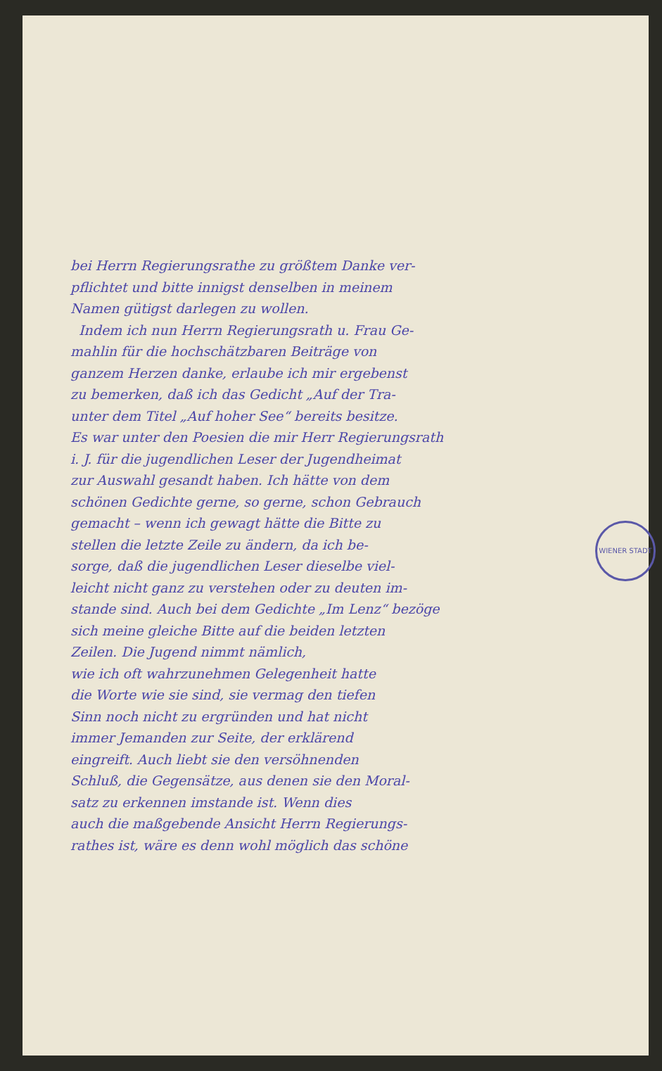WIENER STADT
bei Herrn Regierungsrathe zu größtem Danke ver-
pflichtet und bitte innigst denselben in meinem
Namen gütigst darlegen zu wollen.
Indem ich nun Herrn Regierungsrath u. Frau Ge-
mahlin für die hochschätzbaren Beiträge von
ganzem Herzen danke, erlaube ich mir ergebenst
zu bemerken, daß ich das Gedicht „Auf der Tra-
unter dem Titel „Auf hoher See“ bereits besitze.
Es war unter den Poesien die mir Herr Regierungsrath
i. J. für die jugendlichen Leser der Jugendheimat
zur Auswahl gesandt haben. Ich hätte von dem
schönen Gedichte gerne, so gerne, schon Gebrauch
gemacht – wenn ich gewagt hätte die Bitte zu
stellen die letzte Zeile zu ändern, da ich be-
sorge, daß die jugendlichen Leser dieselbe viel-
leicht nicht ganz zu verstehen oder zu deuten im-
stande sind. Auch bei dem Gedichte „Im Lenz“ bezöge
sich meine gleiche Bitte auf die beiden letzten
Zeilen. Die Jugend nimmt nämlich,
wie ich oft wahrzunehmen Gelegenheit hatte
die Worte wie sie sind, sie vermag den tiefen
Sinn noch nicht zu ergründen und hat nicht
immer Jemanden zur Seite, der erklärend
eingreift. Auch liebt sie den versöhnenden
Schluß, die Gegensätze, aus denen sie den Moral-
satz zu erkennen imstande ist. Wenn dies
auch die maßgebende Ansicht Herrn Regierungs-
rathes ist, wäre es denn wohl möglich das schöne